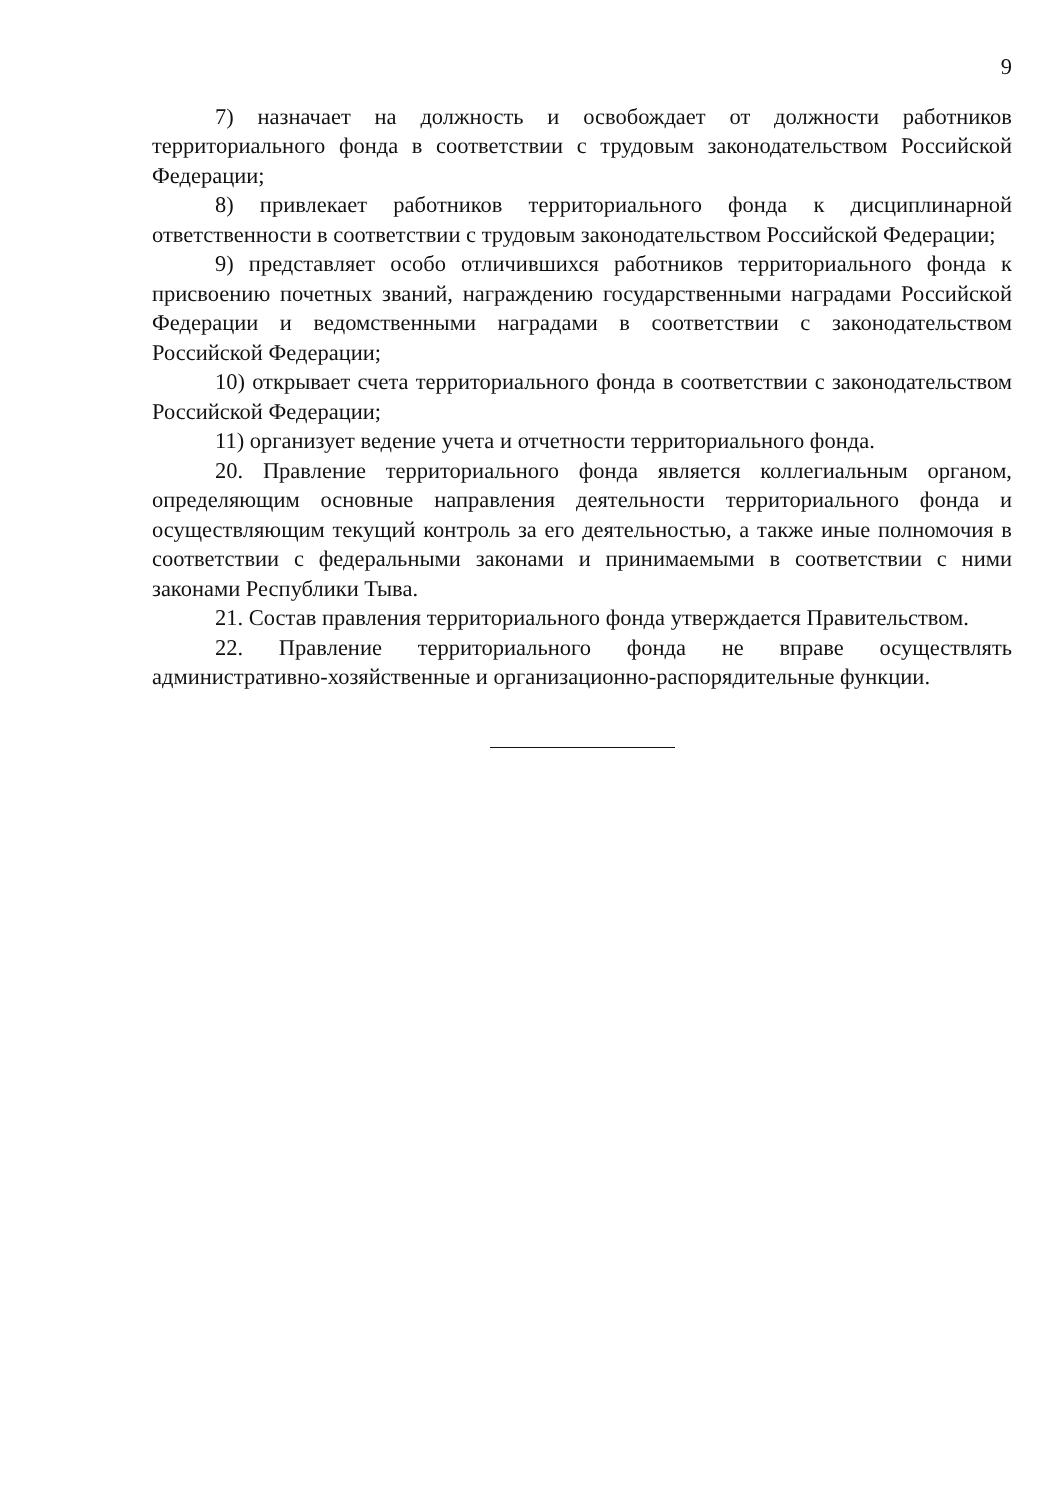9
7) назначает на должность и освобождает от должности работников территориального фонда в соответствии с трудовым законодательством Российской Федерации;
8) привлекает работников территориального фонда к дисциплинарной ответственности в соответствии с трудовым законодательством Российской Федерации;
9) представляет особо отличившихся работников территориального фонда к присвоению почетных званий, награждению государственными наградами Российской Федерации и ведомственными наградами в соответствии с законодательством Российской Федерации;
10) открывает счета территориального фонда в соответствии с законодательством Российской Федерации;
11) организует ведение учета и отчетности территориального фонда.
20. Правление территориального фонда является коллегиальным органом, определяющим основные направления деятельности территориального фонда и осуществляющим текущий контроль за его деятельностью, а также иные полномочия в соответствии с федеральными законами и принимаемыми в соответствии с ними законами Республики Тыва.
21. Состав правления территориального фонда утверждается Правительством.
22. Правление территориального фонда не вправе осуществлять административно-хозяйственные и организационно-распорядительные функции.